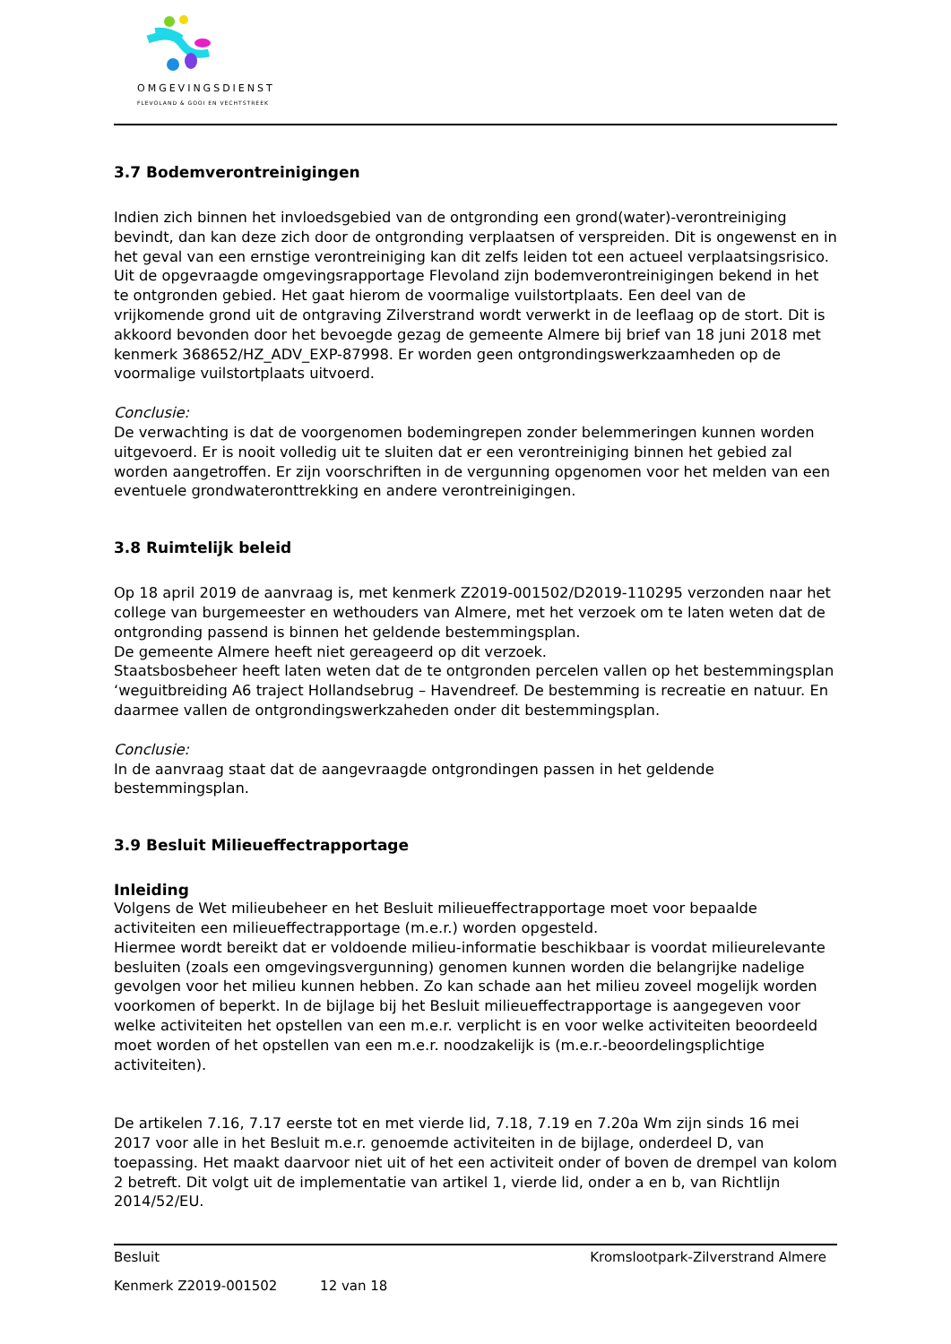OMGEVINGSDIENST
FLEVOLAND & GOOI EN VECHTSTREEK
3.7 Bodemverontreinigingen
Indien zich binnen het invloedsgebied van de ontgronding een grond(water)-verontreiniging bevindt, dan kan deze zich door de ontgronding verplaatsen of verspreiden. Dit is ongewenst en in het geval van een ernstige verontreiniging kan dit zelfs leiden tot een actueel verplaatsingsrisico. Uit de opgevraagde omgevingsrapportage Flevoland zijn bodemverontreinigingen bekend in het te ontgronden gebied. Het gaat hierom de voormalige vuilstortplaats. Een deel van de vrijkomende grond uit de ontgraving Zilverstrand wordt verwerkt in de leeflaag op de stort. Dit is akkoord bevonden door het bevoegde gezag de gemeente Almere bij brief van 18 juni 2018 met kenmerk 368652/HZ_ADV_EXP-87998. Er worden geen ontgrondingswerkzaamheden op de voormalige vuilstortplaats uitvoerd.
Conclusie:
De verwachting is dat de voorgenomen bodemingrepen zonder belemmeringen kunnen worden uitgevoerd. Er is nooit volledig uit te sluiten dat er een verontreiniging binnen het gebied zal worden aangetroffen. Er zijn voorschriften in de vergunning opgenomen voor het melden van een eventuele grondwateronttrekking en andere verontreinigingen.
3.8 Ruimtelijk beleid
Op 18 april 2019 de aanvraag is, met kenmerk Z2019-001502/D2019-110295 verzonden naar het college van burgemeester en wethouders van Almere, met het verzoek om te laten weten dat de ontgronding passend is binnen het geldende bestemmingsplan.
De gemeente Almere heeft niet gereageerd op dit verzoek.
Staatsbosbeheer heeft laten weten dat de te ontgronden percelen vallen op het bestemmingsplan ‘weguitbreiding A6 traject Hollandsebrug – Havendreef. De bestemming is recreatie en natuur. En daarmee vallen de ontgrondingswerkzaheden onder dit bestemmingsplan.
Conclusie:
In de aanvraag staat dat de aangevraagde ontgrondingen passen in het geldende bestemmingsplan.
3.9 Besluit Milieueffectrapportage
Inleiding
Volgens de Wet milieubeheer en het Besluit milieueffectrapportage moet voor bepaalde activiteiten een milieueffectrapportage (m.e.r.) worden opgesteld.
Hiermee wordt bereikt dat er voldoende milieu-informatie beschikbaar is voordat milieurelevante besluiten (zoals een omgevingsvergunning) genomen kunnen worden die belangrijke nadelige gevolgen voor het milieu kunnen hebben. Zo kan schade aan het milieu zoveel mogelijk worden voorkomen of beperkt. In de bijlage bij het Besluit milieueffectrapportage is aangegeven voor welke activiteiten het opstellen van een m.e.r. verplicht is en voor welke activiteiten beoordeeld moet worden of het opstellen van een m.e.r. noodzakelijk is (m.e.r.-beoordelingsplichtige activiteiten).
De artikelen 7.16, 7.17 eerste tot en met vierde lid, 7.18, 7.19 en 7.20a Wm zijn sinds 16 mei 2017 voor alle in het Besluit m.e.r. genoemde activiteiten in de bijlage, onderdeel D, van toepassing. Het maakt daarvoor niet uit of het een activiteit onder of boven de drempel van kolom 2 betreft. Dit volgt uit de implementatie van artikel 1, vierde lid, onder a en b, van Richtlijn 2014/52/EU.
Besluit Kromslootpark-Zilverstrand Almere
Kenmerk Z2019-001502 12 van 18